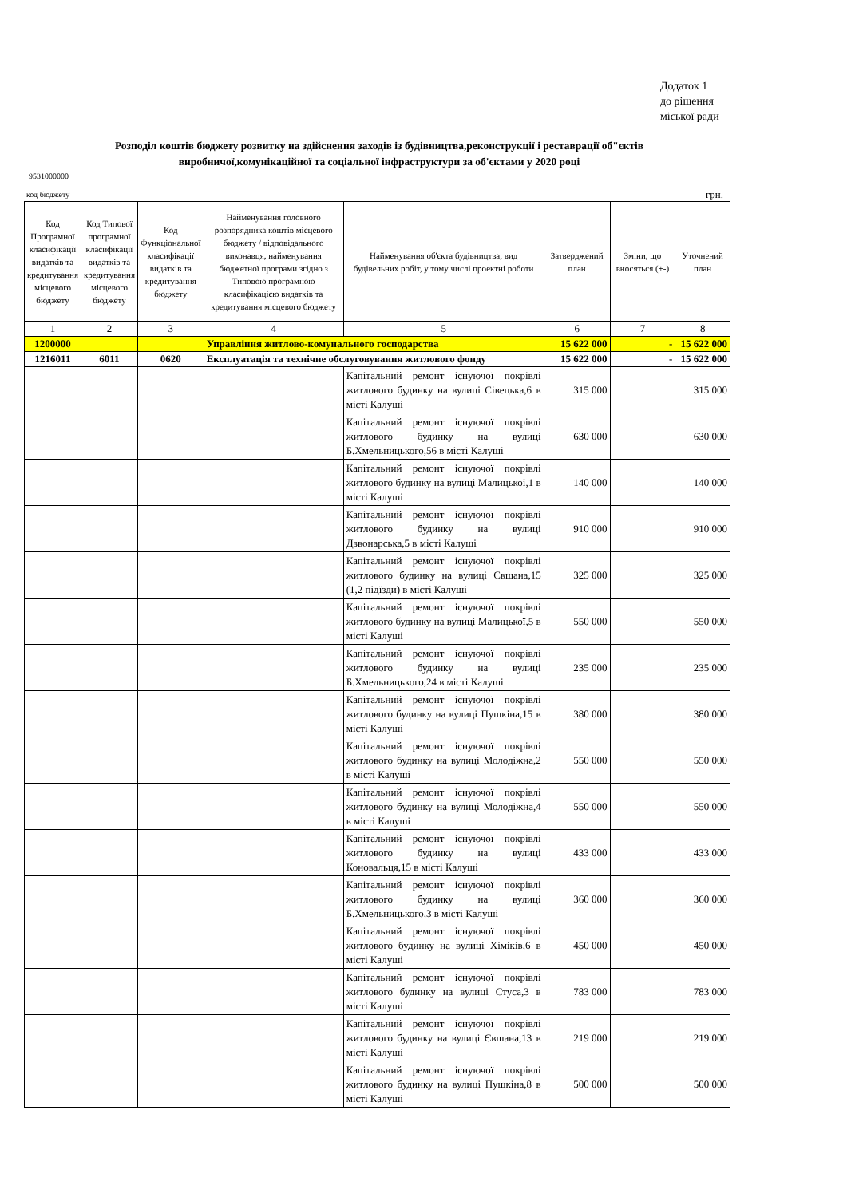Додаток 1
до рішення
міської ради
Розподіл коштів бюджету розвитку на здійснення заходів із будівництва,реконструкції і реставрації об"єктів виробничої,комунікаційної та соціальної інфраструктури за об'єктами у 2020 році
9531000000
код бюджету грн.
| Код Програмної класифікації видатків та кредитування місцевого бюджету | Код Типової програмної класифікації видатків та кредитування місцевого бюджету | Код Функціональної класифікації видатків та кредитування бюджету | Найменування головного розпорядника коштів місцевого бюджету / відповідального виконавця, найменування бюджетної програми згідно з Типовою програмною класифікацією видатків та кредитування місцевого бюджету | Найменування об'єкта будівництва, вид будівельних робіт, у тому числі проектні роботи | Затверджений план | Зміни, що вносяться (+-) | Уточнений план |
| --- | --- | --- | --- | --- | --- | --- | --- |
| 1 | 2 | 3 | 4 | 5 | 6 | 7 | 8 |
| 1200000 | | | Управління житлово-комунального господарства | | 15 622 000 | - | 15 622 000 |
| 1216011 | 6011 | 0620 | Експлуатація та технічне обслуговування житлового фонду | | 15 622 000 | - | 15 622 000 |
| | | | | Капітальний ремонт існуючої покрівлі житлового будинку на вулиці Сівецька,6 в місті Калуші | 315 000 | | 315 000 |
| | | | | Капітальний ремонт існуючої покрівлі житлового будинку на вулиці Б.Хмельницького,56 в місті Калуші | 630 000 | | 630 000 |
| | | | | Капітальний ремонт існуючої покрівлі житлового будинку на вулиці Малицької,1 в місті Калуші | 140 000 | | 140 000 |
| | | | | Капітальний ремонт існуючої покрівлі житлового будинку на вулиці Дзвонарська,5 в місті Калуші | 910 000 | | 910 000 |
| | | | | Капітальний ремонт існуючої покрівлі житлового будинку на вулиці Євшана,15 (1,2 підїзди) в місті Калуші | 325 000 | | 325 000 |
| | | | | Капітальний ремонт існуючої покрівлі житлового будинку на вулиці Малицької,5 в місті Калуші | 550 000 | | 550 000 |
| | | | | Капітальний ремонт існуючої покрівлі житлового будинку на вулиці Б.Хмельницького,24 в місті Калуші | 235 000 | | 235 000 |
| | | | | Капітальний ремонт існуючої покрівлі житлового будинку на вулиці Пушкіна,15 в місті Калуші | 380 000 | | 380 000 |
| | | | | Капітальний ремонт існуючої покрівлі житлового будинку на вулиці Молодіжна,2 в місті Калуші | 550 000 | | 550 000 |
| | | | | Капітальний ремонт існуючої покрівлі житлового будинку на вулиці Молодіжна,4 в місті Калуші | 550 000 | | 550 000 |
| | | | | Капітальний ремонт існуючої покрівлі житлового будинку на вулиці Коновальця,15 в місті Калуші | 433 000 | | 433 000 |
| | | | | Капітальний ремонт існуючої покрівлі житлового будинку на вулиці Б.Хмельницького,3 в місті Калуші | 360 000 | | 360 000 |
| | | | | Капітальний ремонт існуючої покрівлі житлового будинку на вулиці Хіміків,6 в місті Калуші | 450 000 | | 450 000 |
| | | | | Капітальний ремонт існуючої покрівлі житлового будинку на вулиці Стуса,3 в місті Калуші | 783 000 | | 783 000 |
| | | | | Капітальний ремонт існуючої покрівлі житлового будинку на вулиці Євшана,13 в місті Калуші | 219 000 | | 219 000 |
| | | | | Капітальний ремонт існуючої покрівлі житлового будинку на вулиці Пушкіна,8 в місті Калуші | 500 000 | | 500 000 |